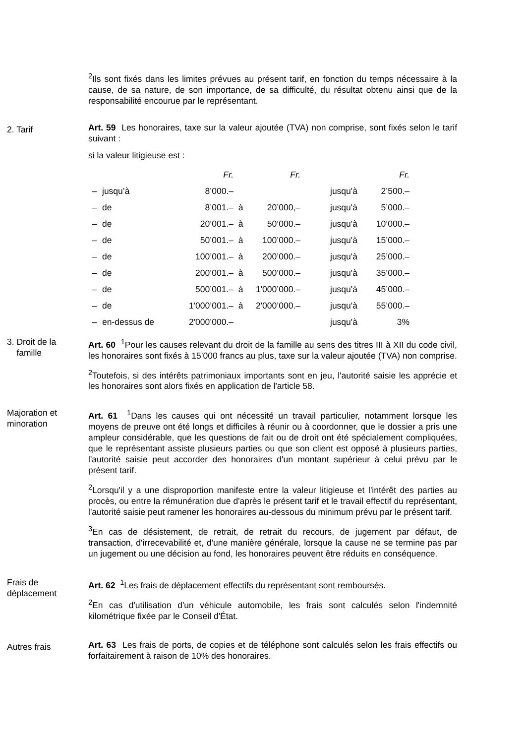<sup>2</sup> Ils sont fixés dans les limites prévues au présent tarif, en fonction du temps nécessaire à la cause, de sa nature, de son importance, de sa difficulté, du résultat obtenu ainsi que de la responsabilité encourue par le représentant.
2. Tarif
Art. 59 Les honoraires, taxe sur la valeur ajoutée (TVA) non comprise, sont fixés selon le tarif suivant :
si la valeur litigieuse est :
| | | Fr. | | Fr. | | | Fr. |
| – | jusqu’à | 8’000.– | | | | jusqu'à | 2’500.– |
| – | de | 8’001.– | à | 20’000,– | | jusqu'à | 5’000.– |
| – | de | 20’001.– | à | 50’000.– | | jusqu'à | 10’000.– |
| – | de | 50’001.– | à | 100’000.– | | jusqu'à | 15’000.– |
| – | de | 100’001.– | à | 200’000.– | | jusqu'à | 25’000.– |
| – | de | 200’001.– | à | 500’000.– | | jusqu'à | 35’000.– |
| – | de | 500’001.– | à | 1'000’000.– | | jusqu'à | 45’000.– |
| – | de | 1'000’001.– | à | 2'000’000.– | | jusqu'à | 55’000.– |
| – | en-dessus de | 2'000’000.– | | | | jusqu'à | 3% |
3. Droit de la
famille
Art. 60 <sup>1</sup>Pour les causes relevant du droit de la famille au sens des titres III à XII du code civil, les honoraires sont fixés à 15’000 francs au plus, taxe sur la valeur ajoutée (TVA) non comprise.
<sup>2</sup> Toutefois, si des intérêts patrimoniaux importants sont en jeu, l'autorité saisie les apprécie et les honoraires sont alors fixés en application de l'article 58.
Majoration et
minoration
Art. 61 <sup>1</sup>Dans les causes qui ont nécessité un travail particulier, notamment lorsque les moyens de preuve ont été longs et difficiles à réunir ou à coordonner, que le dossier a pris une ampleur considérable, que les questions de fait ou de droit ont été spécialement compliquées, que le représentant assiste plusieurs parties ou que son client est opposé à plusieurs parties, l'autorité saisie peut accorder des honoraires d'un montant supérieur à celui prévu par le présent tarif.
<sup>2</sup> Lorsqu'il y a une disproportion manifeste entre la valeur litigieuse et l'intérêt des parties au procès, ou entre la rémunération due d'après le présent tarif et le travail effectif du représentant, l'autorité saisie peut ramener les honoraires au-dessous du minimum prévu par le présent tarif.
<sup>3</sup> En cas de désistement, de retrait, de retrait du recours, de jugement par défaut, de transaction, d'irrecevabilité et, d'une manière générale, lorsque la cause ne se termine pas par un jugement ou une décision au fond, les honoraires peuvent être réduits en conséquence.
Frais de
déplacement
Art. 62 <sup>1</sup>Les frais de déplacement effectifs du représentant sont remboursés.
<sup>2</sup> En cas d'utilisation d'un véhicule automobile, les frais sont calculés selon l'indemnité kilométrique fixée par le Conseil d'État.
Autres frais
Art. 63 Les frais de ports, de copies et de téléphone sont calculés selon les frais effectifs ou forfaitairement à raison de 10% des honoraires.